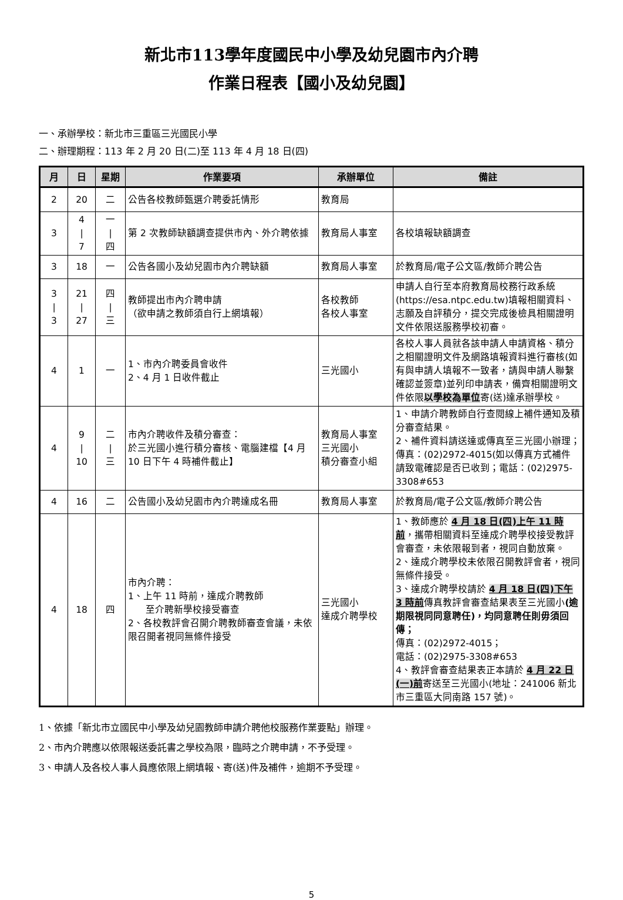新北市113學年度國民中小學及幼兒園市內介聘
作業日程表【國小及幼兒園】
一、承辦學校：新北市三重區三光國民小學
二、辦理期程：113 年 2 月 20 日(二)至 113 年 4 月 18 日(四)
| 月 | 日 | 星期 | 作業要項 | 承辦單位 | 備註 |
| --- | --- | --- | --- | --- | --- |
| 2 | 20 | 二 | 公告各校教師甄選介聘委託情形 | 教育局 | |
| 3 | 4 / 7 | 一 / 四 | 第 2 次教師缺額調查提供市內、外介聘依據 | 教育局人事室 | 各校填報缺額調查 |
| 3 | 18 | 一 | 公告各國小及幼兒園市內介聘缺額 | 教育局人事室 | 於教育局/電子公文區/教師介聘公告 |
| 3 / 3 | 21 / 27 | 四 / 三 | 教師提出市內介聘申請 （欲申請之教師須自行上網填報） | 各校教師 各校人事室 | 申請人自行至本府教育局校務行政系統(https://esa.ntpc.edu.tw)填報相關資料、志願及自評積分，提交完成後檢具相關證明文件依限送服務學校初審。 |
| 4 | 1 | 一 | 1、市內介聘委員會收件 2、4 月 1 日收件截止 | 三光國小 | 各校人事人員就各該申請人申請資格、積分之相關證明文件及網路填報資料進行審核(如有與申請人填報不一致者，請與申請人聯繫確認並簽章)並列印申請表，備齊相關證明文件依限 以學校為單位 寄(送)達承辦學校。 |
| 4 | 9 / 10 | 二 / 三 | 市內介聘收件及積分審查： 於三光國小進行積分審核、電腦建檔【4 月 10 日下午 4 時補件截止】 | 教育局人事室 三光國小 積分審查小組 | 1、申請介聘教師自行查閱線上補件通知及積分審查結果。 2、補件資料請送達或傳真至三光國小辦理；傳真：(02)2972-4015(如以傳真方式補件請致電確認是否已收到；電話：(02)2975-3308#653 |
| 4 | 16 | 二 | 公告國小及幼兒園市內介聘達成名冊 | 教育局人事室 | 於教育局/電子公文區/教師介聘公告 |
| 4 | 18 | 四 | 市內介聘： 1、上午 11 時前，達成介聘教師 至介聘新學校接受審查 2、各校教評會召開介聘教師審查會議，未依限召開者視同無條件接受 | 三光國小 達成介聘學校 | 1、教師應於 4 月 18 日(四)上午 11 時前 ，攜帶相關資料至達成介聘學校接受教評會審查，未依限報到者，視同自動放棄。 2、達成介聘學校未依限召開教評會者，視同無條件接受。 3、達成介聘學校請於 4 月 18 日(四)下午 3 時前 傳真教評會審查結果表至三光國小 (逾期限視同同意聘任)，均同意聘任則毋須回傳； 傳真：(02)2972-4015； 電話：(02)2975-3308#653 4、教評會審查結果表正本請於 4 月 22 日(一)前 寄送至三光國小(地址：241006 新北市三重區大同南路 157 號)。 |
1、依據「新北市立國民中小學及幼兒園教師申請介聘他校服務作業要點」辦理。
2、市內介聘應以依限報送委託書之學校為限，臨時之介聘申請，不予受理。
3、申請人及各校人事人員應依限上網填報、寄(送)件及補件，逾期不予受理。
5